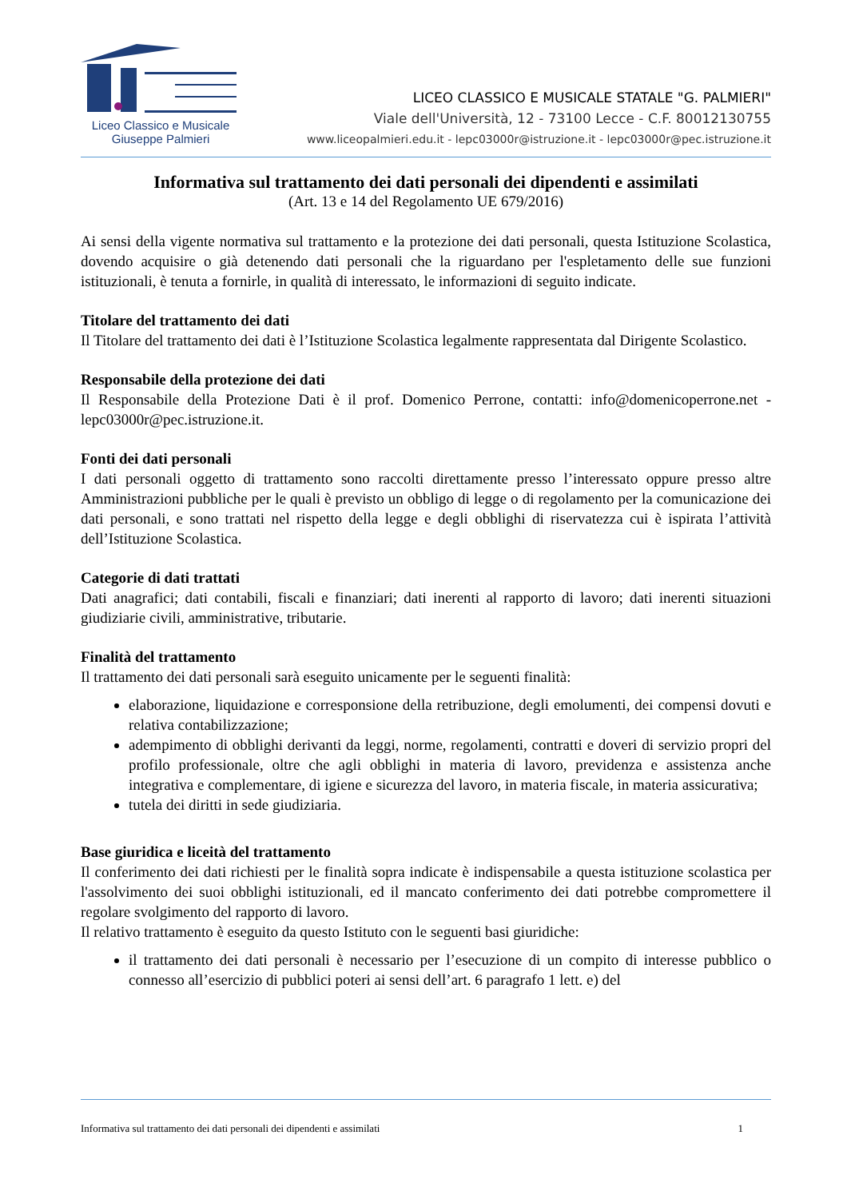Liceo Classico e Musicale
Giuseppe Palmieri
LICEO CLASSICO E MUSICALE STATALE "G. PALMIERI"
Viale dell'Università, 12 - 73100 Lecce - C.F. 80012130755
www.liceopalmieri.edu.it - lepc03000r@istruzione.it - lepc03000r@pec.istruzione.it
Informativa sul trattamento dei dati personali dei dipendenti e assimilati
(Art. 13 e 14 del Regolamento UE 679/2016)
Ai sensi della vigente normativa sul trattamento e la protezione dei dati personali, questa Istituzione Scolastica, dovendo acquisire o già detenendo dati personali che la riguardano per l'espletamento delle sue funzioni istituzionali, è tenuta a fornirle, in qualità di interessato, le informazioni di seguito indicate.
Titolare del trattamento dei dati
Il Titolare del trattamento dei dati è l’Istituzione Scolastica legalmente rappresentata dal Dirigente Scolastico.
Responsabile della protezione dei dati
Il Responsabile della Protezione Dati è il prof. Domenico Perrone, contatti: info@domenicoperrone.net - lepc03000r@pec.istruzione.it.
Fonti dei dati personali
I dati personali oggetto di trattamento sono raccolti direttamente presso l’interessato oppure presso altre Amministrazioni pubbliche per le quali è previsto un obbligo di legge o di regolamento per la comunicazione dei dati personali, e sono trattati nel rispetto della legge e degli obblighi di riservatezza cui è ispirata l’attività dell’Istituzione Scolastica.
Categorie di dati trattati
Dati anagrafici; dati contabili, fiscali e finanziari; dati inerenti al rapporto di lavoro; dati inerenti situazioni giudiziarie civili, amministrative, tributarie.
Finalità del trattamento
Il trattamento dei dati personali sarà eseguito unicamente per le seguenti finalità:
elaborazione, liquidazione e corresponsione della retribuzione, degli emolumenti, dei compensi dovuti e relativa contabilizzazione;
adempimento di obblighi derivanti da leggi, norme, regolamenti, contratti e doveri di servizio propri del profilo professionale, oltre che agli obblighi in materia di lavoro, previdenza e assistenza anche integrativa e complementare, di igiene e sicurezza del lavoro, in materia fiscale, in materia assicurativa;
tutela dei diritti in sede giudiziaria.
Base giuridica e liceità del trattamento
Il conferimento dei dati richiesti per le finalità sopra indicate è indispensabile a questa istituzione scolastica per l'assolvimento dei suoi obblighi istituzionali, ed il mancato conferimento dei dati potrebbe compromettere il regolare svolgimento del rapporto di lavoro.
Il relativo trattamento è eseguito da questo Istituto con le seguenti basi giuridiche:
il trattamento dei dati personali è necessario per l’esecuzione di un compito di interesse pubblico o connesso all’esercizio di pubblici poteri ai sensi dell’art. 6 paragrafo 1 lett. e) del
Informativa sul trattamento dei dati personali dei dipendenti e assimilati 1